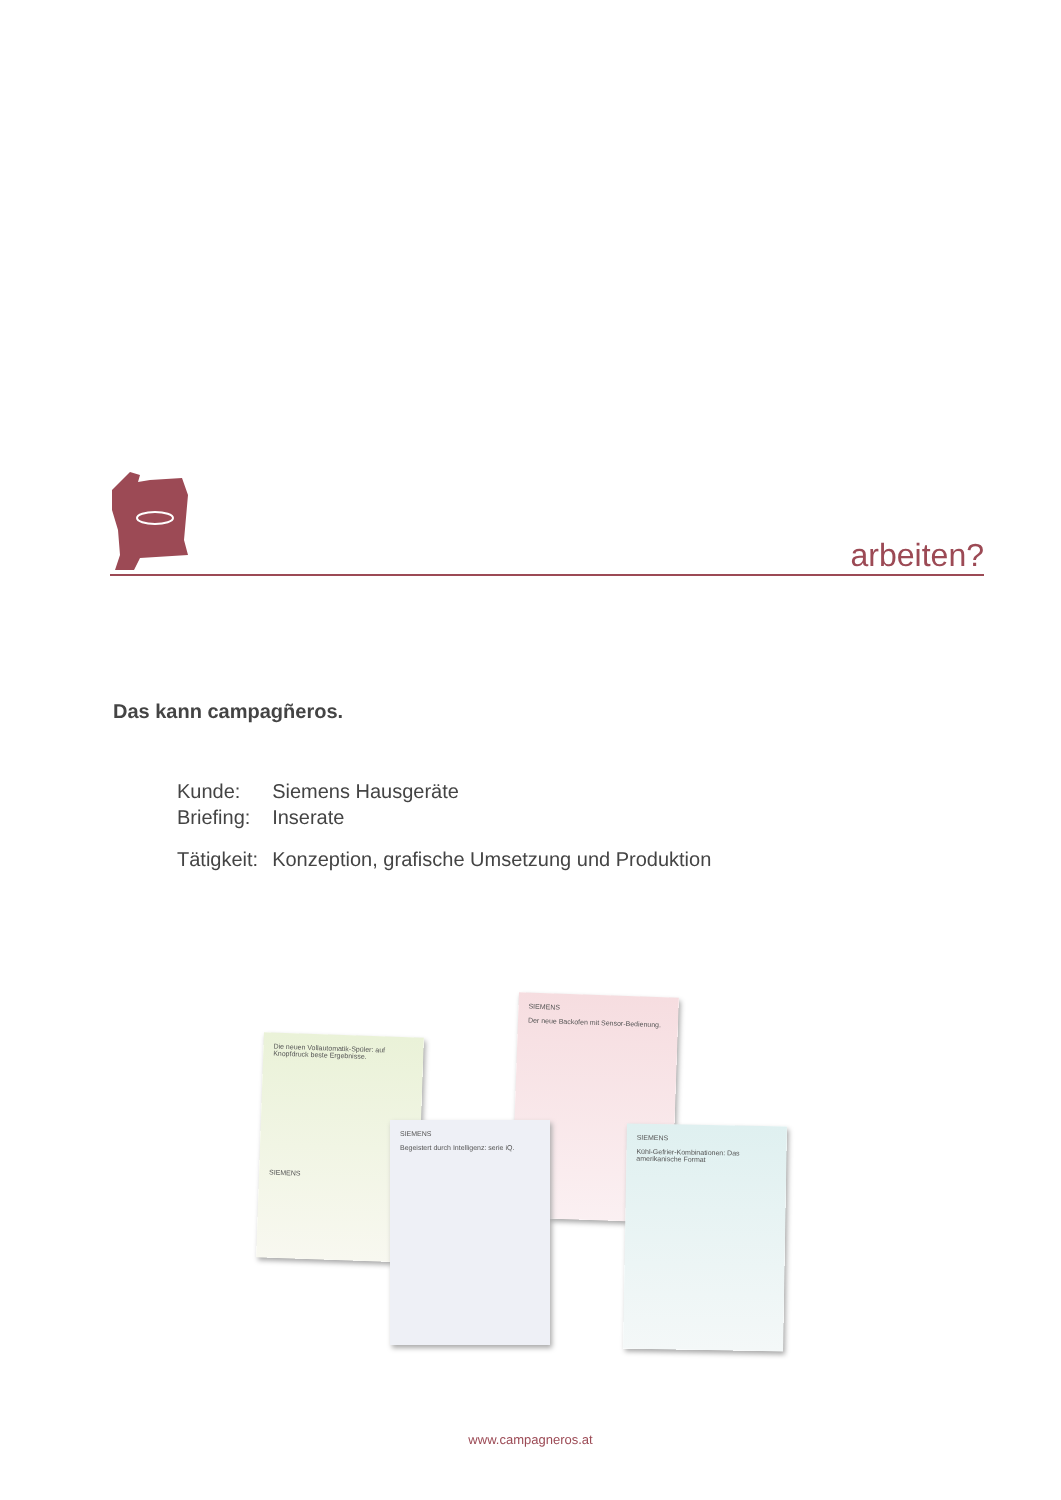arbeiten?
Das kann campagñeros.
| Kunde: | Siemens Hausgeräte |
| Briefing: | Inserate |
| Tätigkeit: | Konzeption, grafische Umsetzung und Produktion |
Die neuen Vollautomatik-Spüler: auf Knopfdruck beste Ergebnisse.
SIEMENS
SIEMENS
Der neue Backofen mit Sensor-Bedienung.
SIEMENS
Begeistert durch Intelligenz: serie iQ.
SIEMENS
Kühl-Gefrier-Kombinationen: Das amerikanische Format
www.campagneros.at